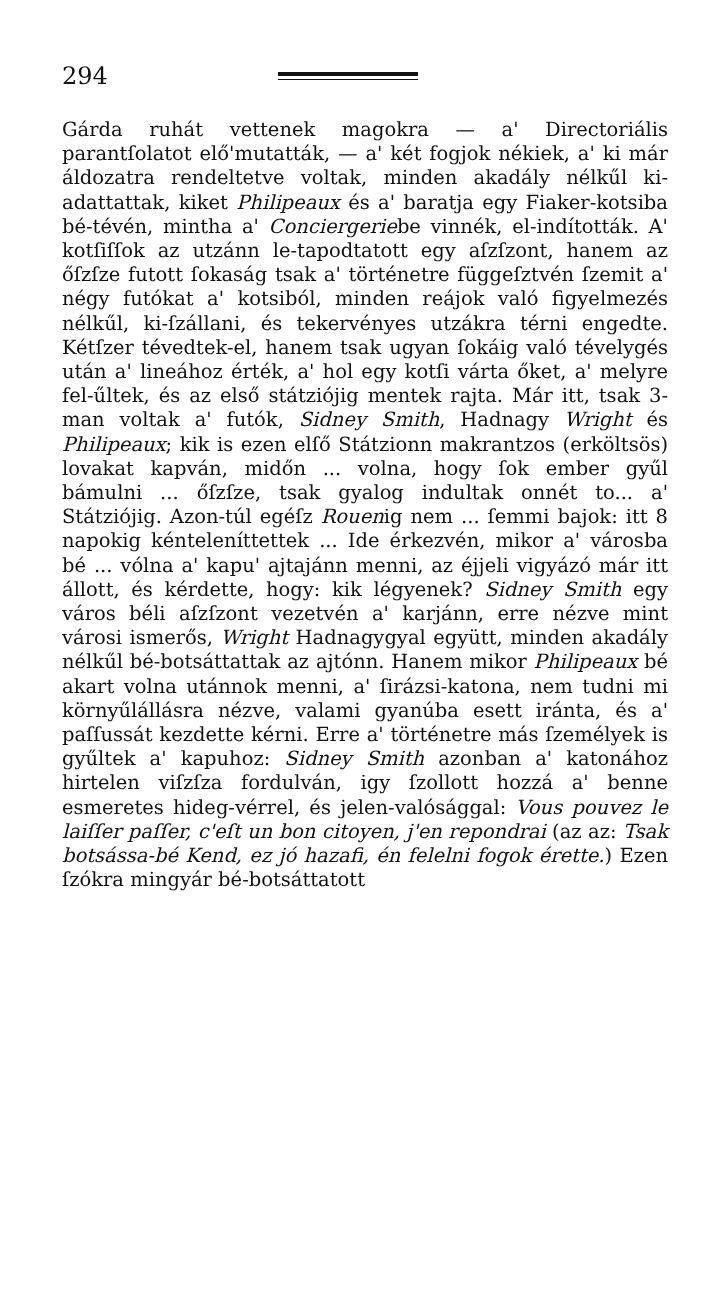294
Gárda ruhát vettenek magokra — a' Directoriális parantſolatot elő'mutatták, — a' két fogjok nékiek, a' ki már áldozatra rendeltetve voltak, minden akadály nélkűl ki-adattattak, kiket Philipeaux és a' baratja egy Fiaker-kotsiba bé-tévén, mintha a' Conciergeriebe vinnék, el-indították. A' kotſiſſok az utzánn le-tapodtatott egy aſzſzont, hanem az őſzſze futott ſokaság tsak a' történetre függeſztvén ſzemit a' négy futókat a' kotsiból, minden reájok való figyelmezés nélkűl, ki-ſzállani, és tekervényes utzákra térni engedte. Kétſzer tévedtek-el, hanem tsak ugyan ſokáig való tévelygés után a' lineához érték, a' hol egy kotſi várta őket, a' melyre fel-űltek, és az első státziójig mentek rajta. Már itt, tsak 3-man voltak a' futók, Sidney Smith, Hadnagy Wright és Philipeaux; kik is ezen elſő Státzionn makrantzos (erköltsös) lovakat kapván, midőn ... volna, hogy ſok ember gyűl bámulni ... őſzſze, tsak gyalog indultak onnét to... a' Státziójig. Azon-túl egéſz Rouenig nem ... ſemmi bajok: itt 8 napokig kénteleníttettek ... Ide érkezvén, mikor a' városba bé ... vólna a' kapu' ajtajánn menni, az éjjeli vigyázó már itt állott, és kérdette, hogy: kik légyenek? Sidney Smith egy város béli aſzſzont vezetvén a' karjánn, erre nézve mint városi ismerős, Wright Hadnagygyal együtt, minden akadály nélkűl bé-botsáttattak az ajtónn. Hanem mikor Philipeaux bé akart volna utánnok menni, a' ſirázsi-katona, nem tudni mi környűlállásra nézve, valami gyanúba esett iránta, és a' paſſussát kezdette kérni. Erre a' történetre más ſzemélyek is gyűltek a' kapuhoz: Sidney Smith azonban a' katonához hirtelen viſzſza fordulván, igy ſzollott hozzá a' benne esmeretes hideg-vérrel, és jelen-valósággal: Vous pouvez le laiſſer paſſer, c'eſt un bon citoyen, j'en repondrai (az az: Tsak botsássa-bé Kend, ez jó hazafi, én felelni fogok érette.) Ezen ſzókra mingyár bé-botsáttatott